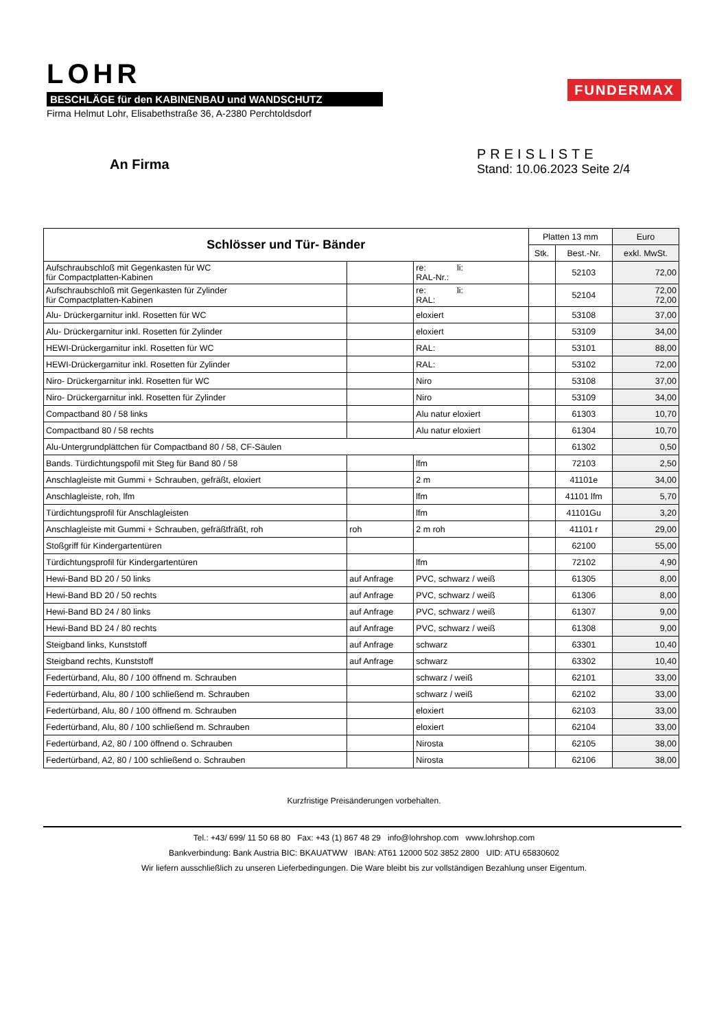LOHR
BESCHLÄGE für den KABINENBAU und WANDSCHUTZ
Firma Helmut Lohr, Elisabethstraße 36, A-2380 Perchtoldsdorf
FUNDERMAX
An Firma
PREISLISTE
Stand: 10.06.2023 Seite 2/4
| Schlösser und Tür- Bänder | | | Platten 13 mm | | Euro |
| --- | --- | --- | --- | --- | --- |
| | | | Stk. | Best.-Nr. | exkl. MwSt. |
| Aufschraubschloß mit Gegenkasten für WC für Compactplatten-Kabinen | | re: li: RAL-Nr.: | | 52103 | 72,00 |
| Aufschraubschloß mit Gegenkasten für Zylinder für Compactplatten-Kabinen | | re: li: RAL: | | 52104 | 72,00 72,00 |
| Alu- Drückergarnitur inkl. Rosetten für WC | | eloxiert | | 53108 | 37,00 |
| Alu- Drückergarnitur inkl. Rosetten für Zylinder | | eloxiert | | 53109 | 34,00 |
| HEWI-Drückergarnitur inkl. Rosetten für WC | | RAL: | | 53101 | 88,00 |
| HEWI-Drückergarnitur inkl. Rosetten für Zylinder | | RAL: | | 53102 | 72,00 |
| Niro- Drückergarnitur inkl. Rosetten für WC | | Niro | | 53108 | 37,00 |
| Niro- Drückergarnitur inkl. Rosetten für Zylinder | | Niro | | 53109 | 34,00 |
| Compactband 80 / 58 links | | Alu natur eloxiert | | 61303 | 10,70 |
| Compactband 80 / 58 rechts | | Alu natur eloxiert | | 61304 | 10,70 |
| Alu-Untergrundplättchen für Compactband 80 / 58, CF-Säulen | | | | 61302 | 0,50 |
| Bands. Türdichtungspofil mit Steg für Band 80 / 58 | | lfm | | 72103 | 2,50 |
| Anschlagleiste mit Gummi + Schrauben, gefräßt, eloxiert | | 2 m | | 41101e | 34,00 |
| Anschlagleiste, roh, lfm | | lfm | | 41101 lfm | 5,70 |
| Türdichtungsprofil für Anschlagleisten | | lfm | | 41101Gu | 3,20 |
| Anschlagleiste mit Gummi + Schrauben, gefräßtfräßt, roh | roh | 2 m roh | | 41101 r | 29,00 |
| Stoßgriff für Kindergartentüren | | | | 62100 | 55,00 |
| Türdichtungsprofil für Kindergartentüren | | lfm | | 72102 | 4,90 |
| Hewi-Band BD 20 / 50 links | auf Anfrage | PVC, schwarz / weiß | | 61305 | 8,00 |
| Hewi-Band BD 20 / 50 rechts | auf Anfrage | PVC, schwarz / weiß | | 61306 | 8,00 |
| Hewi-Band BD 24 / 80 links | auf Anfrage | PVC, schwarz / weiß | | 61307 | 9,00 |
| Hewi-Band BD 24 / 80 rechts | auf Anfrage | PVC, schwarz / weiß | | 61308 | 9,00 |
| Steigband links, Kunststoff | auf Anfrage | schwarz | | 63301 | 10,40 |
| Steigband rechts, Kunststoff | auf Anfrage | schwarz | | 63302 | 10,40 |
| Federtürband, Alu, 80 / 100 öffnend m. Schrauben | | schwarz / weiß | | 62101 | 33,00 |
| Federtürband, Alu, 80 / 100 schließend m. Schrauben | | schwarz / weiß | | 62102 | 33,00 |
| Federtürband, Alu, 80 / 100 öffnend m. Schrauben | | eloxiert | | 62103 | 33,00 |
| Federtürband, Alu, 80 / 100 schließend m. Schrauben | | eloxiert | | 62104 | 33,00 |
| Federtürband, A2, 80 / 100 öffnend o. Schrauben | | Nirosta | | 62105 | 38,00 |
| Federtürband, A2, 80 / 100 schließend o. Schrauben | | Nirosta | | 62106 | 38,00 |
Kurzfristige Preisänderungen vorbehalten.
Tel.: +43/ 699/ 11 50 68 80 Fax: +43 (1) 867 48 29 info@lohrshop.com www.lohrshop.com
Bankverbindung: Bank Austria BIC: BKAUATWW IBAN: AT61 12000 502 3852 2800 UID: ATU 65830602
Wir liefern ausschließlich zu unseren Lieferbedingungen. Die Ware bleibt bis zur vollständigen Bezahlung unser Eigentum.